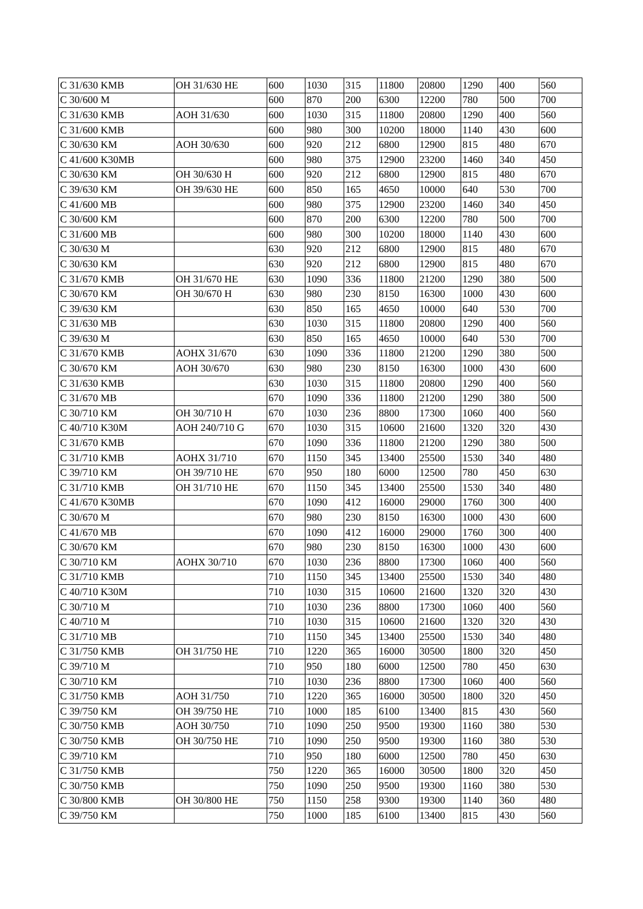| C 31/630 KMB | OH 31/630 HE | 600 | 1030 | 315 | 11800 | 20800 | 1290 | 400 | 560 |
| C 30/600 M | | 600 | 870 | 200 | 6300 | 12200 | 780 | 500 | 700 |
| C 31/630 KMB | AOH 31/630 | 600 | 1030 | 315 | 11800 | 20800 | 1290 | 400 | 560 |
| C 31/600 KMB | | 600 | 980 | 300 | 10200 | 18000 | 1140 | 430 | 600 |
| C 30/630 KM | AOH 30/630 | 600 | 920 | 212 | 6800 | 12900 | 815 | 480 | 670 |
| C 41/600 K30MB | | 600 | 980 | 375 | 12900 | 23200 | 1460 | 340 | 450 |
| C 30/630 KM | OH 30/630 H | 600 | 920 | 212 | 6800 | 12900 | 815 | 480 | 670 |
| C 39/630 KM | OH 39/630 HE | 600 | 850 | 165 | 4650 | 10000 | 640 | 530 | 700 |
| C 41/600 MB | | 600 | 980 | 375 | 12900 | 23200 | 1460 | 340 | 450 |
| C 30/600 KM | | 600 | 870 | 200 | 6300 | 12200 | 780 | 500 | 700 |
| C 31/600 MB | | 600 | 980 | 300 | 10200 | 18000 | 1140 | 430 | 600 |
| C 30/630 M | | 630 | 920 | 212 | 6800 | 12900 | 815 | 480 | 670 |
| C 30/630 KM | | 630 | 920 | 212 | 6800 | 12900 | 815 | 480 | 670 |
| C 31/670 KMB | OH 31/670 HE | 630 | 1090 | 336 | 11800 | 21200 | 1290 | 380 | 500 |
| C 30/670 KM | OH 30/670 H | 630 | 980 | 230 | 8150 | 16300 | 1000 | 430 | 600 |
| C 39/630 KM | | 630 | 850 | 165 | 4650 | 10000 | 640 | 530 | 700 |
| C 31/630 MB | | 630 | 1030 | 315 | 11800 | 20800 | 1290 | 400 | 560 |
| C 39/630 M | | 630 | 850 | 165 | 4650 | 10000 | 640 | 530 | 700 |
| C 31/670 KMB | AOHX 31/670 | 630 | 1090 | 336 | 11800 | 21200 | 1290 | 380 | 500 |
| C 30/670 KM | AOH 30/670 | 630 | 980 | 230 | 8150 | 16300 | 1000 | 430 | 600 |
| C 31/630 KMB | | 630 | 1030 | 315 | 11800 | 20800 | 1290 | 400 | 560 |
| C 31/670 MB | | 670 | 1090 | 336 | 11800 | 21200 | 1290 | 380 | 500 |
| C 30/710 KM | OH 30/710 H | 670 | 1030 | 236 | 8800 | 17300 | 1060 | 400 | 560 |
| C 40/710 K30M | AOH 240/710 G | 670 | 1030 | 315 | 10600 | 21600 | 1320 | 320 | 430 |
| C 31/670 KMB | | 670 | 1090 | 336 | 11800 | 21200 | 1290 | 380 | 500 |
| C 31/710 KMB | AOHX 31/710 | 670 | 1150 | 345 | 13400 | 25500 | 1530 | 340 | 480 |
| C 39/710 KM | OH 39/710 HE | 670 | 950 | 180 | 6000 | 12500 | 780 | 450 | 630 |
| C 31/710 KMB | OH 31/710 HE | 670 | 1150 | 345 | 13400 | 25500 | 1530 | 340 | 480 |
| C 41/670 K30MB | | 670 | 1090 | 412 | 16000 | 29000 | 1760 | 300 | 400 |
| C 30/670 M | | 670 | 980 | 230 | 8150 | 16300 | 1000 | 430 | 600 |
| C 41/670 MB | | 670 | 1090 | 412 | 16000 | 29000 | 1760 | 300 | 400 |
| C 30/670 KM | | 670 | 980 | 230 | 8150 | 16300 | 1000 | 430 | 600 |
| C 30/710 KM | AOHX 30/710 | 670 | 1030 | 236 | 8800 | 17300 | 1060 | 400 | 560 |
| C 31/710 KMB | | 710 | 1150 | 345 | 13400 | 25500 | 1530 | 340 | 480 |
| C 40/710 K30M | | 710 | 1030 | 315 | 10600 | 21600 | 1320 | 320 | 430 |
| C 30/710 M | | 710 | 1030 | 236 | 8800 | 17300 | 1060 | 400 | 560 |
| C 40/710 M | | 710 | 1030 | 315 | 10600 | 21600 | 1320 | 320 | 430 |
| C 31/710 MB | | 710 | 1150 | 345 | 13400 | 25500 | 1530 | 340 | 480 |
| C 31/750 KMB | OH 31/750 HE | 710 | 1220 | 365 | 16000 | 30500 | 1800 | 320 | 450 |
| C 39/710 M | | 710 | 950 | 180 | 6000 | 12500 | 780 | 450 | 630 |
| C 30/710 KM | | 710 | 1030 | 236 | 8800 | 17300 | 1060 | 400 | 560 |
| C 31/750 KMB | AOH 31/750 | 710 | 1220 | 365 | 16000 | 30500 | 1800 | 320 | 450 |
| C 39/750 KM | OH 39/750 HE | 710 | 1000 | 185 | 6100 | 13400 | 815 | 430 | 560 |
| C 30/750 KMB | AOH 30/750 | 710 | 1090 | 250 | 9500 | 19300 | 1160 | 380 | 530 |
| C 30/750 KMB | OH 30/750 HE | 710 | 1090 | 250 | 9500 | 19300 | 1160 | 380 | 530 |
| C 39/710 KM | | 710 | 950 | 180 | 6000 | 12500 | 780 | 450 | 630 |
| C 31/750 KMB | | 750 | 1220 | 365 | 16000 | 30500 | 1800 | 320 | 450 |
| C 30/750 KMB | | 750 | 1090 | 250 | 9500 | 19300 | 1160 | 380 | 530 |
| C 30/800 KMB | OH 30/800 HE | 750 | 1150 | 258 | 9300 | 19300 | 1140 | 360 | 480 |
| C 39/750 KM | | 750 | 1000 | 185 | 6100 | 13400 | 815 | 430 | 560 |